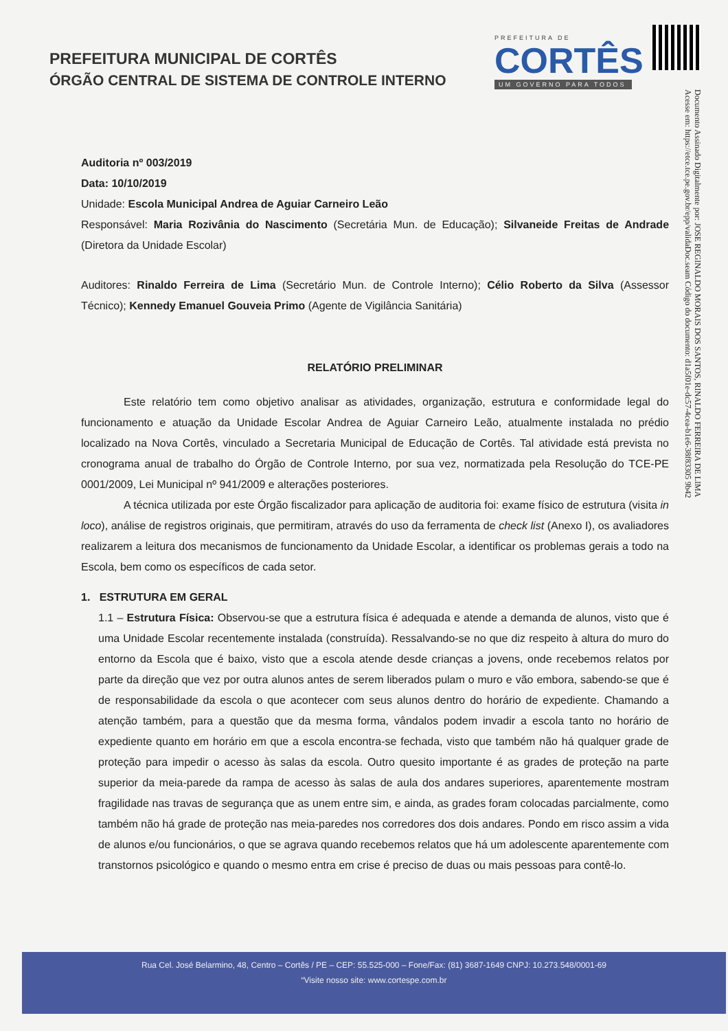PREFEITURA MUNICIPAL DE CORTÊS
ÓRGÃO CENTRAL DE SISTEMA DE CONTROLE INTERNO
PREFEITURA DE
CORTÊS
UM GOVERNO PARA TODOS
Documento Assinado Digitalmente por: JOSE REGINALDO MORAIS DOS SANTOS, RINALDO FERREIRA DE LIMA
Acesse em: https://etce.tce.pe.gov.br/epp/validaDoc.seam Código do documento: d1a5f01e-dc57-4cea-b1e6-38f83305 9b42
Auditoria nº 003/2019
Data: 10/10/2019
Unidade: Escola Municipal Andrea de Aguiar Carneiro Leão
Responsável: Maria Rozivânia do Nascimento (Secretária Mun. de Educação); Silvaneide Freitas de Andrade (Diretora da Unidade Escolar)
Auditores: Rinaldo Ferreira de Lima (Secretário Mun. de Controle Interno); Célio Roberto da Silva (Assessor Técnico); Kennedy Emanuel Gouveia Primo (Agente de Vigilância Sanitária)
RELATÓRIO PRELIMINAR
Este relatório tem como objetivo analisar as atividades, organização, estrutura e conformidade legal do funcionamento e atuação da Unidade Escolar Andrea de Aguiar Carneiro Leão, atualmente instalada no prédio localizado na Nova Cortês, vinculado a Secretaria Municipal de Educação de Cortês. Tal atividade está prevista no cronograma anual de trabalho do Órgão de Controle Interno, por sua vez, normatizada pela Resolução do TCE-PE 0001/2009, Lei Municipal nº 941/2009 e alterações posteriores.
A técnica utilizada por este Órgão fiscalizador para aplicação de auditoria foi: exame físico de estrutura (visita in loco), análise de registros originais, que permitiram, através do uso da ferramenta de check list (Anexo I), os avaliadores realizarem a leitura dos mecanismos de funcionamento da Unidade Escolar, a identificar os problemas gerais a todo na Escola, bem como os específicos de cada setor.
1. ESTRUTURA EM GERAL
1.1 – Estrutura Física: Observou-se que a estrutura física é adequada e atende a demanda de alunos, visto que é uma Unidade Escolar recentemente instalada (construída). Ressalvando-se no que diz respeito à altura do muro do entorno da Escola que é baixo, visto que a escola atende desde crianças a jovens, onde recebemos relatos por parte da direção que vez por outra alunos antes de serem liberados pulam o muro e vão embora, sabendo-se que é de responsabilidade da escola o que acontecer com seus alunos dentro do horário de expediente. Chamando a atenção também, para a questão que da mesma forma, vândalos podem invadir a escola tanto no horário de expediente quanto em horário em que a escola encontra-se fechada, visto que também não há qualquer grade de proteção para impedir o acesso às salas da escola. Outro quesito importante é as grades de proteção na parte superior da meia-parede da rampa de acesso às salas de aula dos andares superiores, aparentemente mostram fragilidade nas travas de segurança que as unem entre sim, e ainda, as grades foram colocadas parcialmente, como também não há grade de proteção nas meia-paredes nos corredores dos dois andares. Pondo em risco assim a vida de alunos e/ou funcionários, o que se agrava quando recebemos relatos que há um adolescente aparentemente com transtornos psicológico e quando o mesmo entra em crise é preciso de duas ou mais pessoas para contê-lo.
Rua Cel. José Belarmino, 48, Centro – Cortês / PE – CEP: 55.525-000 – Fone/Fax: (81) 3687-1649 CNPJ: 10.273.548/0001-69
“Visite nosso site: www.cortespe.com.br